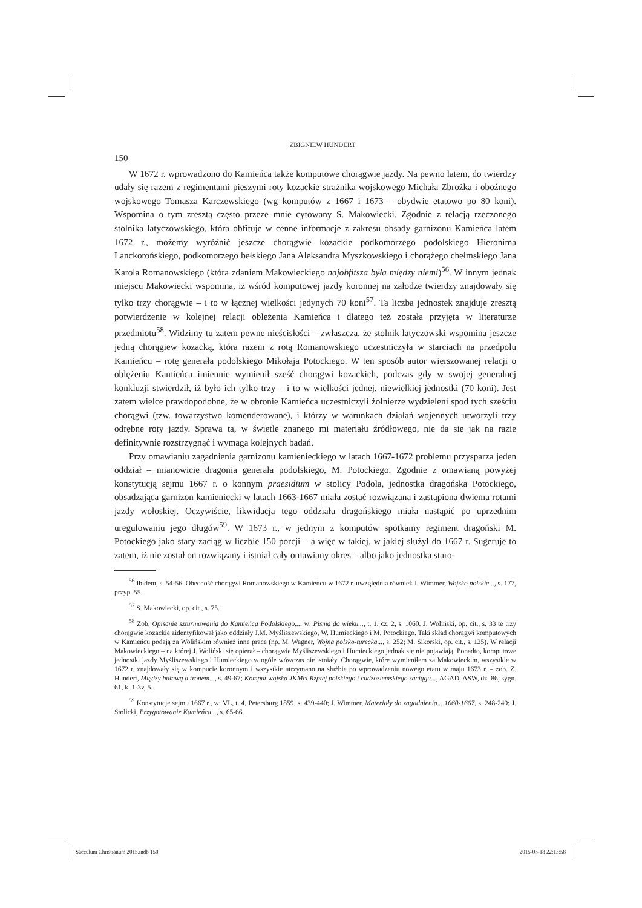ZBIGNIEW HUNDERT
150
W 1672 r. wprowadzono do Kamieńca także komputowe chorągwie jazdy. Na pewno latem, do twierdzy udały się razem z regimentami pieszymi roty kozackie strażnika wojskowego Michała Zbrożka i oboźnego wojskowego Tomasza Karczewskiego (wg komputów z 1667 i 1673 – obydwie etatowo po 80 koni). Wspomina o tym zresztą często przeze mnie cytowany S. Makowiecki. Zgodnie z relacją rzeczonego stolnika latyczowskiego, która obfituje w cenne informacje z zakresu obsady garnizonu Kamieńca latem 1672 r., możemy wyróżnić jeszcze chorągwie kozackie podkomorzego podolskiego Hieronima Lanckorońskiego, podkomorzego bełskiego Jana Aleksandra Myszkowskiego i chorążego chełmskiego Jana Karola Romanowskiego (która zdaniem Makowieckiego najobfitsza była między niemi)<sup>56</sup>. W innym jednak miejscu Makowiecki wspomina, iż wśród komputowej jazdy koronnej na załodze twierdzy znajdowały się tylko trzy chorągwie – i to w łącznej wielkości jedynych 70 koni<sup>57</sup>. Ta liczba jednostek znajduje zresztą potwierdzenie w kolejnej relacji oblężenia Kamieńca i dlatego też została przyjęta w literaturze przedmiotu<sup>58</sup>. Widzimy tu zatem pewne nieścisłości – zwłaszcza, że stolnik latyczowski wspomina jeszcze jedną chorągiew kozacką, która razem z rotą Romanowskiego uczestniczyła w starciach na przedpolu Kamieńcu – rotę generała podolskiego Mikołaja Potockiego. W ten sposób autor wierszowanej relacji o oblężeniu Kamieńca imiennie wymienił sześć chorągwi kozackich, podczas gdy w swojej generalnej konkluzji stwierdził, iż było ich tylko trzy – i to w wielkości jednej, niewielkiej jednostki (70 koni). Jest zatem wielce prawdopodobne, że w obronie Kamieńca uczestniczyli żołnierze wydzieleni spod tych sześciu chorągwi (tzw. towarzystwo komenderowane), i którzy w warunkach działań wojennych utworzyli trzy odrębne roty jazdy. Sprawa ta, w świetle znanego mi materiału źródłowego, nie da się jak na razie definitywnie rozstrzygnąć i wymaga kolejnych badań.
Przy omawianiu zagadnienia garnizonu kamienieckiego w latach 1667-1672 problemu przysparza jeden oddział – mianowicie dragonia generała podolskiego, M. Potockiego. Zgodnie z omawianą powyżej konstytucją sejmu 1667 r. o konnym praesidium w stolicy Podola, jednostka dragońska Potockiego, obsadzająca garnizon kamieniecki w latach 1663-1667 miała zostać rozwiązana i zastąpiona dwiema rotami jazdy wołoskiej. Oczywiście, likwidacja tego oddziału dragońskiego miała nastąpić po uprzednim uregulowaniu jego długów<sup>59</sup>. W 1673 r., w jednym z komputów spotkamy regiment dragoński M. Potockiego jako stary zaciąg w liczbie 150 porcji – a więc w takiej, w jakiej służył do 1667 r. Sugeruje to zatem, iż nie został on rozwiązany i istniał cały omawiany okres – albo jako jednostka staro-
<sup>56</sup> Ibidem, s. 54-56. Obecność chorągwi Romanowskiego w Kamieńcu w 1672 r. uwzględnia również J. Wimmer, Wojsko polskie..., s. 177, przyp. 55.
<sup>57</sup> S. Makowiecki, op. cit., s. 75.
<sup>58</sup> Zob. Opisanie szturmowania do Kamieńca Podolskiego..., w: Pisma do wieku..., t. 1, cz. 2, s. 1060. J. Woliński, op. cit., s. 33 te trzy chorągwie kozackie zidentyfikował jako oddziały J.M. Myśliszewskiego, W. Humieckiego i M. Potockiego. Taki skład chorągwi komputowych w Kamieńcu podają za Wolińskim również inne prace (np. M. Wagner, Wojna polsko-turecka..., s. 252; M. Sikorski, op. cit., s. 125). W relacji Makowieckiego – na której J. Woliński się opierał – chorągwie Myśliszewskiego i Humieckiego jednak się nie pojawiają. Ponadto, komputowe jednostki jazdy Myśliszewskiego i Humieckiego w ogóle wówczas nie istniały. Chorągwie, które wymieniłem za Makowieckim, wszystkie w 1672 r. znajdowały się w kompucie koronnym i wszystkie utrzymano na służbie po wprowadzeniu nowego etatu w maju 1673 r. – zob. Z. Hundert, Między buławą a tronem..., s. 49-67; Komput wojska JKMci Rzptej polskiego i cudzoziemskiego zaciągu..., AGAD, ASW, dz. 86, sygn. 61, k. 1-3v, 5.
<sup>59</sup> Konstytucje sejmu 1667 r., w: VL, t. 4, Petersburg 1859, s. 439-440; J. Wimmer, Materiały do zagadnienia... 1660-1667, s. 248-249; J. Stolicki, Przygotowanie Kamieńca..., s. 65-66.
Saeculum Christianum 2015.indb 150 2015-05-18 22:13:58